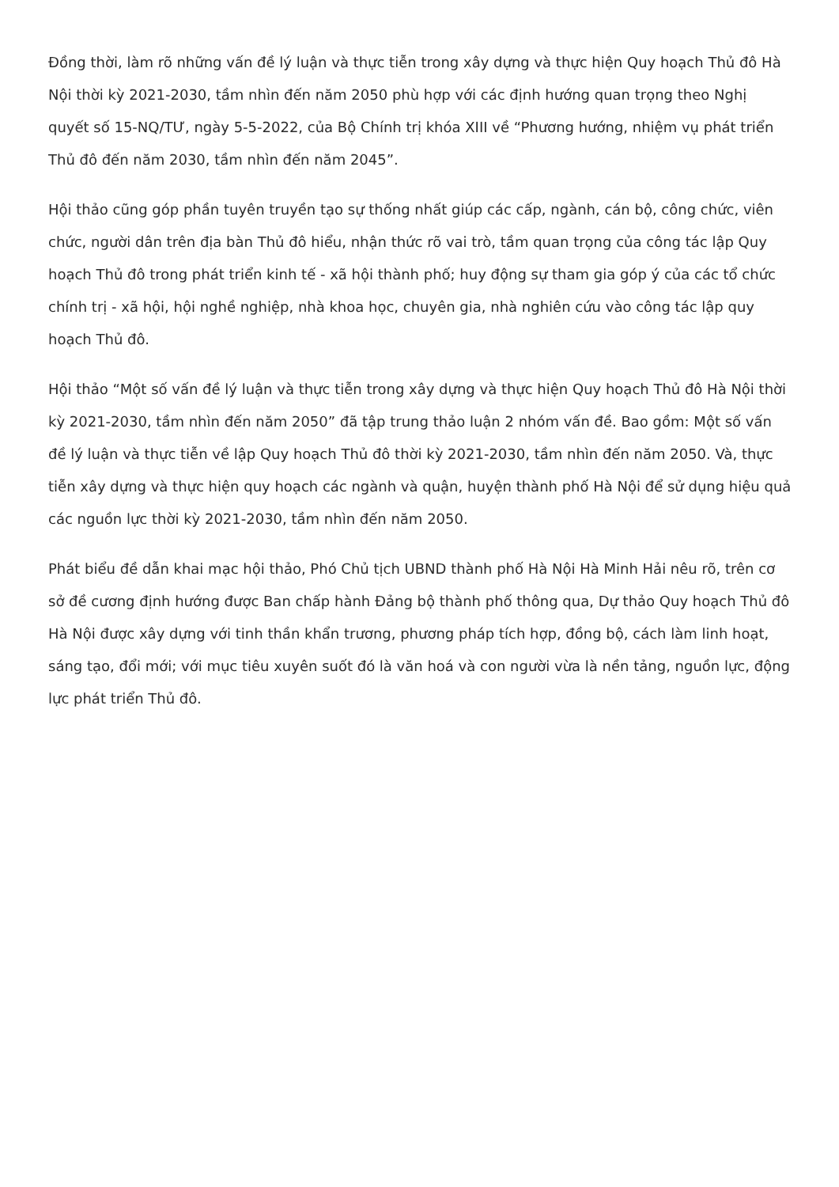Đồng thời, làm rõ những vấn đề lý luận và thực tiễn trong xây dựng và thực hiện Quy hoạch Thủ đô Hà Nội thời kỳ 2021-2030, tầm nhìn đến năm 2050 phù hợp với các định hướng quan trọng theo Nghị quyết số 15-NQ/TƯ, ngày 5-5-2022, của Bộ Chính trị khóa XIII về “Phương hướng, nhiệm vụ phát triển Thủ đô đến năm 2030, tầm nhìn đến năm 2045”.
Hội thảo cũng góp phần tuyên truyền tạo sự thống nhất giúp các cấp, ngành, cán bộ, công chức, viên chức, người dân trên địa bàn Thủ đô hiểu, nhận thức rõ vai trò, tầm quan trọng của công tác lập Quy hoạch Thủ đô trong phát triển kinh tế - xã hội thành phố; huy động sự tham gia góp ý của các tổ chức chính trị - xã hội, hội nghề nghiệp, nhà khoa học, chuyên gia, nhà nghiên cứu vào công tác lập quy hoạch Thủ đô.
Hội thảo “Một số vấn đề lý luận và thực tiễn trong xây dựng và thực hiện Quy hoạch Thủ đô Hà Nội thời kỳ 2021-2030, tầm nhìn đến năm 2050” đã tập trung thảo luận 2 nhóm vấn đề. Bao gồm: Một số vấn đề lý luận và thực tiễn về lập Quy hoạch Thủ đô thời kỳ 2021-2030, tầm nhìn đến năm 2050. Và, thực tiễn xây dựng và thực hiện quy hoạch các ngành và quận, huyện thành phố Hà Nội để sử dụng hiệu quả các nguồn lực thời kỳ 2021-2030, tầm nhìn đến năm 2050.
Phát biểu đề dẫn khai mạc hội thảo, Phó Chủ tịch UBND thành phố Hà Nội Hà Minh Hải nêu rõ, trên cơ sở đề cương định hướng được Ban chấp hành Đảng bộ thành phố thông qua, Dự thảo Quy hoạch Thủ đô Hà Nội được xây dựng với tinh thần khẩn trương, phương pháp tích hợp, đồng bộ, cách làm linh hoạt, sáng tạo, đổi mới; với mục tiêu xuyên suốt đó là văn hoá và con người vừa là nền tảng, nguồn lực, động lực phát triển Thủ đô.